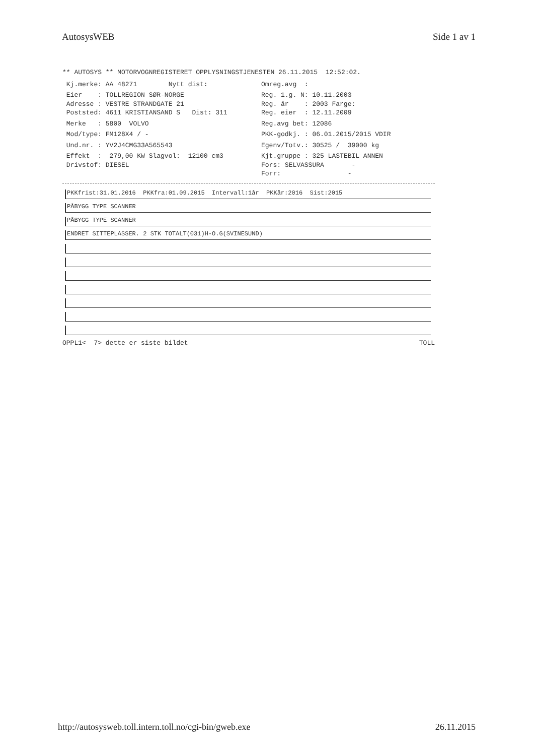AutosysWEB Side 1 av 1
** AUTOSYS ** MOTORVOGNREGISTERET OPPLYSNINGSTJENESTEN 26.11.2015 12:52:02.
Kj.merke: AA 48271 Nytt dist: Omreg.avg :
Eier : TOLLREGION SØR-NORGE Reg. 1.g. N: 10.11.2003
Adresse : VESTRE STRANDGATE 21 Reg. år : 2003 Farge:
Poststed: 4611 KRISTIANSAND S Dist: 311 Reg. eier : 12.11.2009
Merke : 5800 VOLVO Reg.avg bet: 12086
Mod/type: FM128X4 / - PKK-godkj. : 06.01.2015/2015 VDIR
Und.nr. : YV2J4CMG33A565543 Egenv/Totv.: 30525 / 39000 kg
Effekt : 279,00 KW Slagvol: 12100 cm3 Kjt.gruppe : 325 LASTEBIL ANNEN
Drivstof: DIESEL Fors: SELVASSURA -
Forr: -
PKKfrist:31.01.2016 PKKfra:01.09.2015 Intervall:1år PKKår:2016 Sist:2015
PÅBYGG TYPE SCANNER
PÅBYGG TYPE SCANNER
ENDRET SITTEPLASSER. 2 STK TOTALT(031)H-O.G(SVINESUND)
OPPL1< 7> dette er siste bildet TOLL
http://autosysweb.toll.intern.toll.no/cgi-bin/gweb.exe 26.11.2015